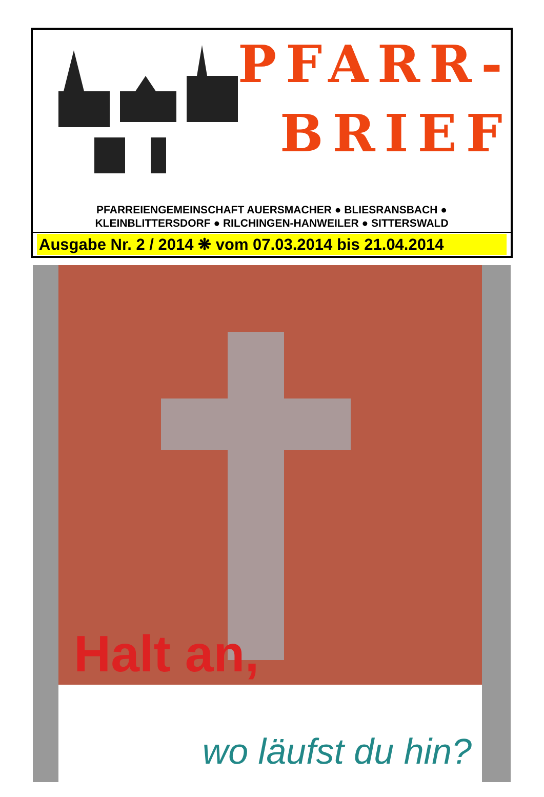PFARR-
BRIEF
PFARREIENGEMEINSCHAFT AUERSMACHER ● BLIESRANSBACH ●
KLEINBLITTERSDORF ● RILCHINGEN-HANWEILER ● SITTERSWALD
Ausgabe Nr. 2 / 2014 ❋ vom 07.03.2014 bis 21.04.2014
Halt an,
wo läufst du hin?